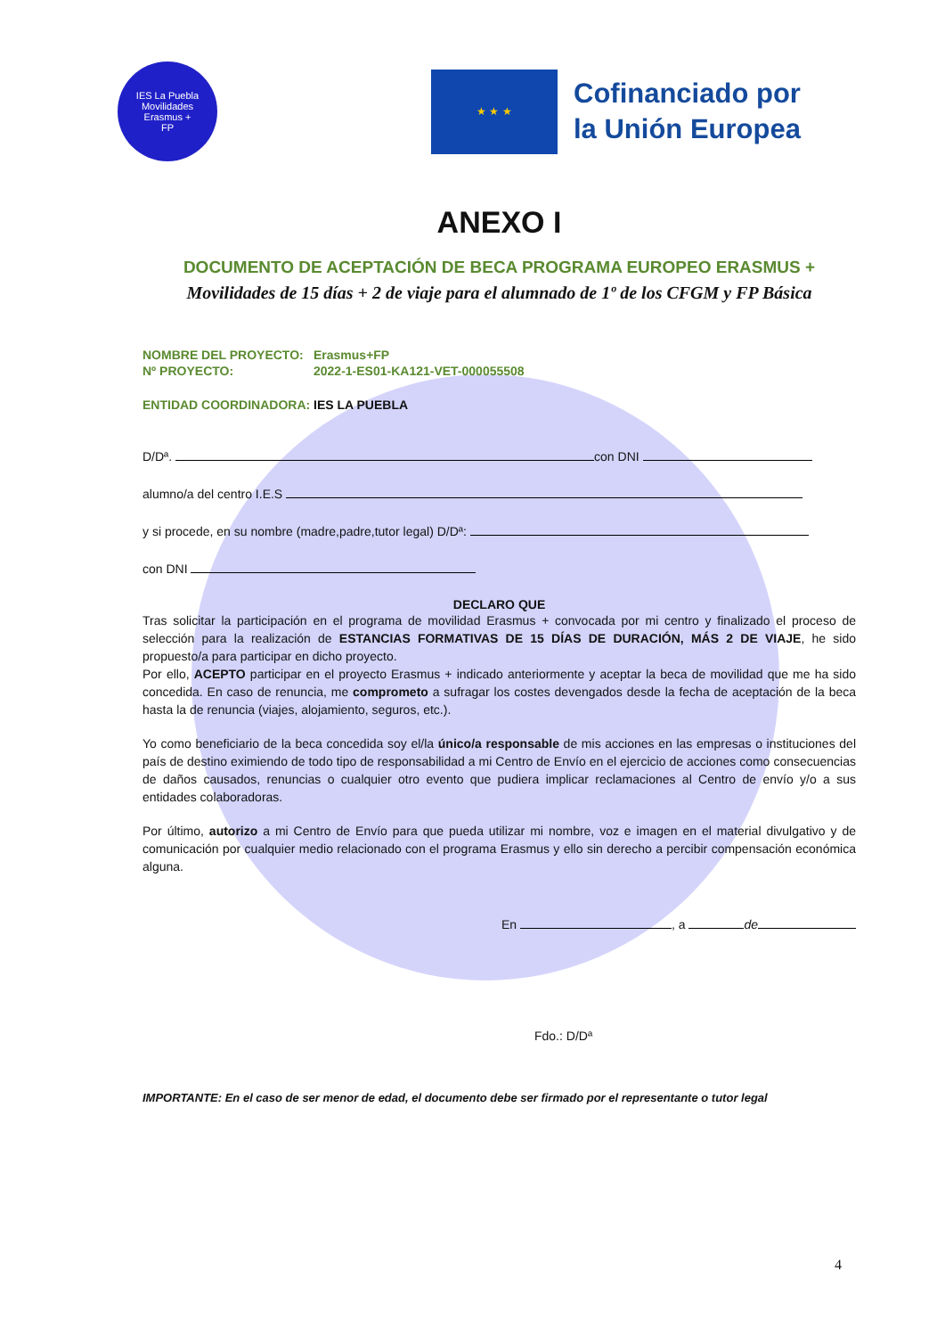IES La Puebla
Movilidades
Erasmus +
FP
★ ★ ★
Cofinanciado por
la Unión Europea
ANEXO I
DOCUMENTO DE ACEPTACIÓN DE BECA PROGRAMA EUROPEO ERASMUS +
Movilidades de 15 días + 2 de viaje para el alumnado de 1º de los CFGM y FP Básica
NOMBRE DEL PROYECTO: Erasmus+FP
Nº PROYECTO: 2022-1-ES01-KA121-VET-000055508
ENTIDAD COORDINADORA: IES LA PUEBLA
D/Dª. con DNI
alumno/a del centro I.E.S
y si procede, en su nombre (madre,padre,tutor legal) D/Dª:
con DNI
DECLARO QUE
Tras solicitar la participación en el programa de movilidad Erasmus + convocada por mi centro y finalizado el proceso de selección para la realización de ESTANCIAS FORMATIVAS DE 15 DÍAS DE DURACIÓN, MÁS 2 DE VIAJE, he sido propuesto/a para participar en dicho proyecto.
Por ello, ACEPTO participar en el proyecto Erasmus + indicado anteriormente y aceptar la beca de movilidad que me ha sido concedida. En caso de renuncia, me comprometo a sufragar los costes devengados desde la fecha de aceptación de la beca hasta la de renuncia (viajes, alojamiento, seguros, etc.).
Yo como beneficiario de la beca concedida soy el/la único/a responsable de mis acciones en las empresas o instituciones del país de destino eximiendo de todo tipo de responsabilidad a mi Centro de Envío en el ejercicio de acciones como consecuencias de daños causados, renuncias o cualquier otro evento que pudiera implicar reclamaciones al Centro de envío y/o a sus entidades colaboradoras.
Por último, autorizo a mi Centro de Envío para que pueda utilizar mi nombre, voz e imagen en el material divulgativo y de comunicación por cualquier medio relacionado con el programa Erasmus y ello sin derecho a percibir compensación económica alguna.
En , a de
Fdo.: D/Dª
IMPORTANTE: En el caso de ser menor de edad, el documento debe ser firmado por el representante o tutor legal
4